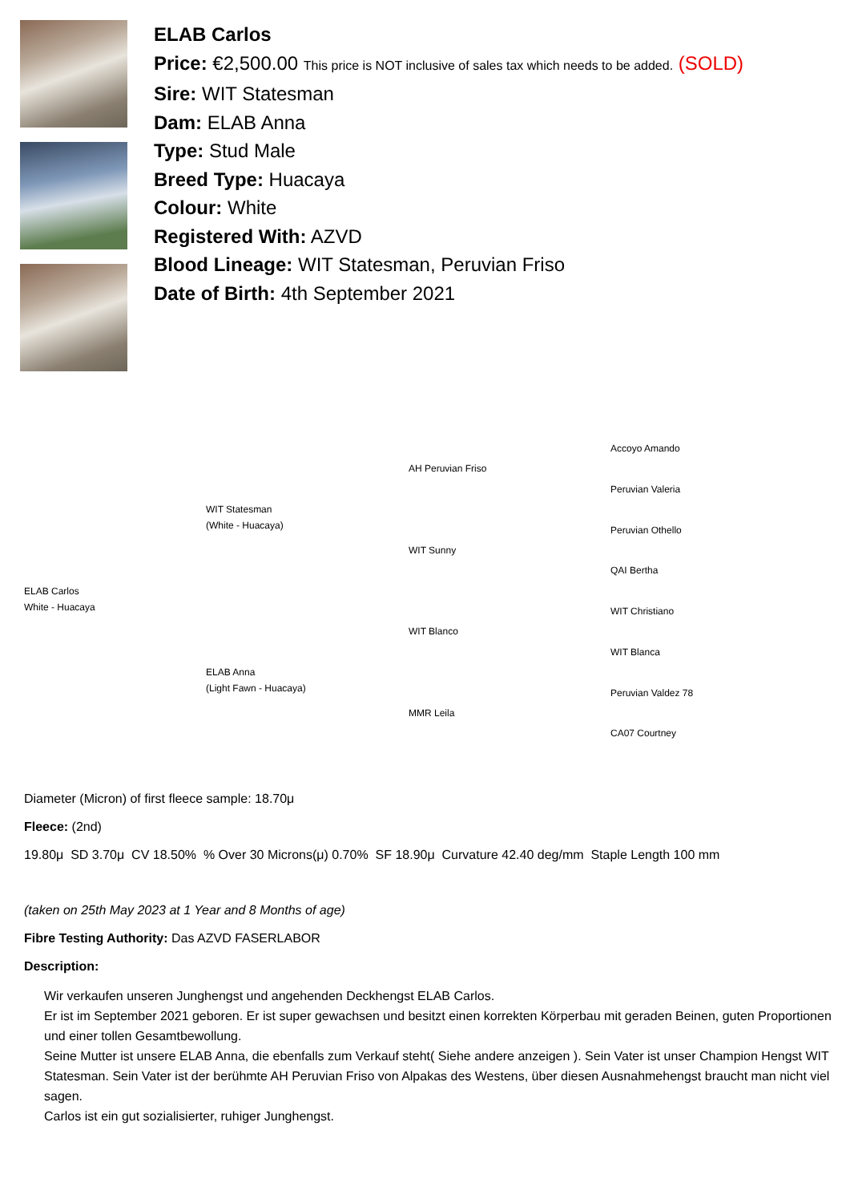ELAB Carlos
Price: €2,500.00 This price is NOT inclusive of sales tax which needs to be added. (SOLD)
Sire: WIT Statesman
Dam: ELAB Anna
Type: Stud Male
Breed Type: Huacaya
Colour: White
Registered With: AZVD
Blood Lineage: WIT Statesman, Peruvian Friso
Date of Birth: 4th September 2021
Accoyo Amando
AH Peruvian Friso
Peruvian Valeria
WIT Statesman
(White - Huacaya)
Peruvian Othello
WIT Sunny
QAI Bertha
ELAB Carlos
White - Huacaya
WIT Christiano
WIT Blanco
WIT Blanca
ELAB Anna
(Light Fawn - Huacaya)
Peruvian Valdez 78
MMR Leila
CA07 Courtney
Diameter (Micron) of first fleece sample: 18.70μ
Fleece: (2nd)
19.80μ SD 3.70μ CV 18.50% % Over 30 Microns(μ) 0.70% SF 18.90μ Curvature 42.40 deg/mm Staple Length 100 mm
(taken on 25th May 2023 at 1 Year and 8 Months of age)
Fibre Testing Authority: Das AZVD FASERLABOR
Description:
Wir verkaufen unseren Junghengst und angehenden Deckhengst ELAB Carlos.
Er ist im September 2021 geboren. Er ist super gewachsen und besitzt einen korrekten Körperbau mit geraden Beinen, guten Proportionen und einer tollen Gesamtbewollung.
Seine Mutter ist unsere ELAB Anna, die ebenfalls zum Verkauf steht( Siehe andere anzeigen ). Sein Vater ist unser Champion Hengst WIT Statesman. Sein Vater ist der berühmte AH Peruvian Friso von Alpakas des Westens, über diesen Ausnahmehengst braucht man nicht viel sagen.
Carlos ist ein gut sozialisierter, ruhiger Junghengst.